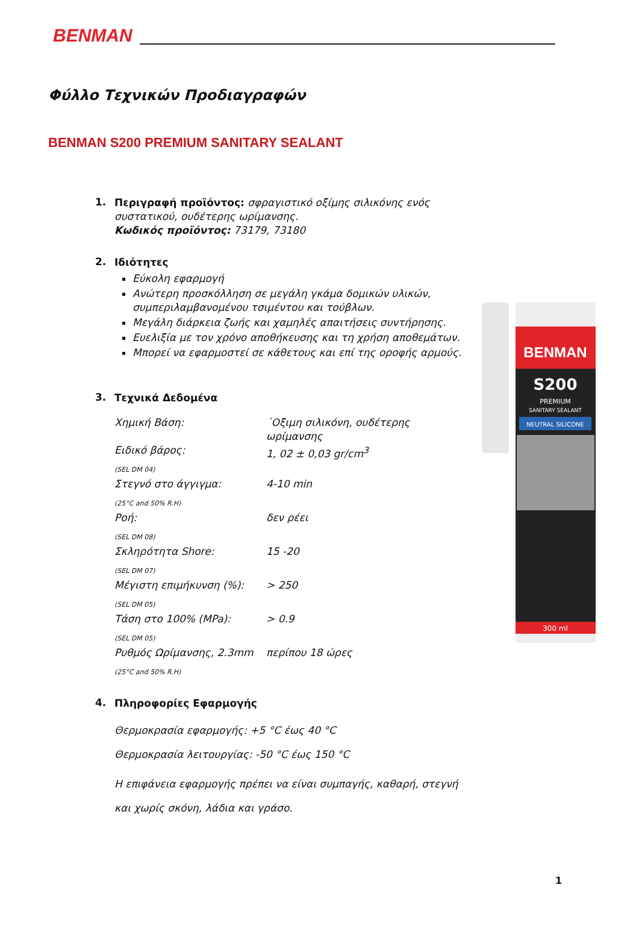BENMAN
Φύλλο Τεχνικών Προδιαγραφών
BENMAN S200 PREMIUM SANITARY SEALANT
1.
Περιγραφή προϊόντος: σφραγιστικό οξίμης σιλικόνης ενός συστατικού, ουδέτερης ωρίμανσης.
Κωδικός προϊόντος: 73179, 73180
2.
Ιδιότητες
Εύκολη εφαρμογή
Ανώτερη προσκόλληση σε μεγάλη γκάμα δομικών υλικών, συμπεριλαμβανομένου τσιμέντου και τούβλων.
Μεγάλη διάρκεια ζωής και χαμηλές απαιτήσεις συντήρησης.
Ευελιξία με τον χρόνο αποθήκευσης και τη χρήση αποθεμάτων.
Μπορεί να εφαρμοστεί σε κάθετους και επί της οροφής αρμούς.
3.
Τεχνικά Δεδομένα
| Χημική Βάση: | ΄Οξιμη σιλικόνη, ουδέτερης ωρίμανσης |
| Ειδικό βάρος: | 1, 02 ± 0,03 gr/cm<sup>3</sup> |
| (SEL DM 04) | |
| Στεγνό στο άγγιγμα: | 4-10 min |
| (25°C and 50% R.H) | |
| Ροή: | δεν ρέει |
| (SEL DM 08) | |
| Σκληρότητα Shore: | 15 -20 |
| (SEL DM 07) | |
| Μέγιστη επιμήκυνση (%): | > 250 |
| (SEL DM 05) | |
| Τάση στο 100% (MPa): | > 0.9 |
| (SEL DM 05) | |
| Ρυθμός Ωρίμανσης, 2.3mm | περίπου 18 ώρες |
| (25°C and 50% R.H) | |
4.
Πληροφορίες Εφαρμογής
Θερμοκρασία εφαρμογής: +5 °C έως 40 °C
Θερμοκρασία λειτουργίας: -50 °C έως 150 °C
Η επιφάνεια εφαρμογής πρέπει να είναι συμπαγής, καθαρή, στεγνή και χωρίς σκόνη, λάδια και γράσο.
BENMAN
S200
PREMIUM
SANITARY SEALANT
NEUTRAL SILICONE
300 ml
1